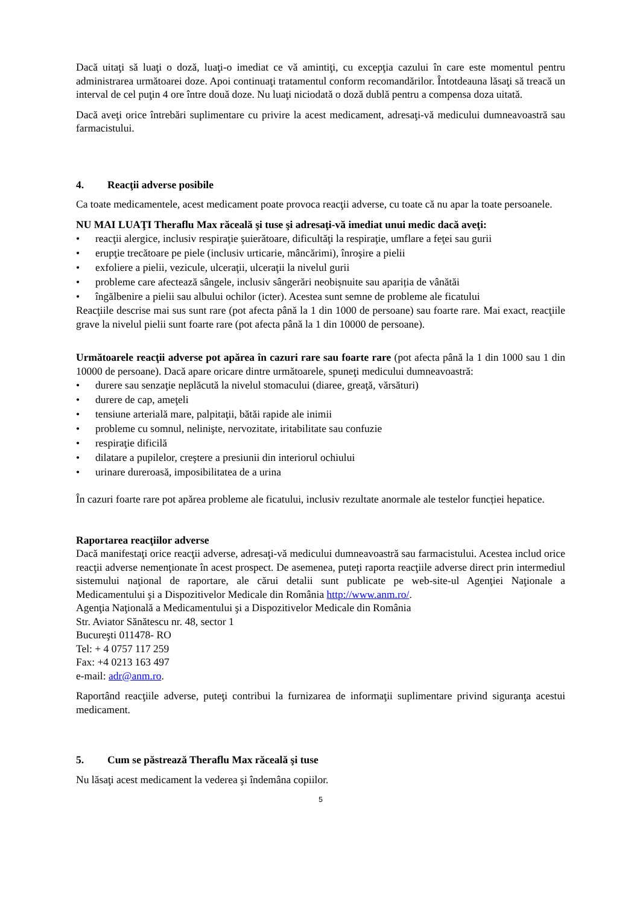Dacă uitaţi să luaţi o doză, luaţi-o imediat ce vă amintiţi, cu excepţia cazului în care este momentul pentru administrarea următoarei doze. Apoi continuaţi tratamentul conform recomandărilor. Întotdeauna lăsaţi să treacă un interval de cel puţin 4 ore între două doze. Nu luaţi niciodată o doză dublă pentru a compensa doza uitată.
Dacă aveţi orice întrebări suplimentare cu privire la acest medicament, adresaţi-vă medicului dumneavoastră sau farmacistului.
4. Reacţii adverse posibile
Ca toate medicamentele, acest medicament poate provoca reacţii adverse, cu toate că nu apar la toate persoanele.
NU MAI LUAŢI Theraflu Max răceală şi tuse şi adresaţi-vă imediat unui medic dacă aveţi:
reacţii alergice, inclusiv respiraţie şuierătoare, dificultăţi la respiraţie, umflare a feţei sau gurii
erupţie trecătoare pe piele (inclusiv urticarie, mâncărimi), înroşire a pielii
exfoliere a pielii, vezicule, ulceraţii, ulceraţii la nivelul gurii
probleme care afectează sângele, inclusiv sângerări neobișnuite sau apariția de vânătăi
îngălbenire a pielii sau albului ochilor (icter). Acestea sunt semne de probleme ale ficatului
Reacţiile descrise mai sus sunt rare (pot afecta până la 1 din 1000 de persoane) sau foarte rare. Mai exact, reacţiile grave la nivelul pielii sunt foarte rare (pot afecta până la 1 din 10000 de persoane).
Următoarele reacţii adverse pot apărea în cazuri rare sau foarte rare (pot afecta până la 1 din 1000 sau 1 din 10000 de persoane). Dacă apare oricare dintre următoarele, spuneţi medicului dumneavoastră:
durere sau senzaţie neplăcută la nivelul stomacului (diaree, greaţă, vărsături)
durere de cap, ameţeli
tensiune arterială mare, palpitaţii, bătăi rapide ale inimii
probleme cu somnul, nelinişte, nervozitate, iritabilitate sau confuzie
respiraţie dificilă
dilatare a pupilelor, creştere a presiunii din interiorul ochiului
urinare dureroasă, imposibilitatea de a urina
În cazuri foarte rare pot apărea probleme ale ficatului, inclusiv rezultate anormale ale testelor funcției hepatice.
Raportarea reacţiilor adverse
Dacă manifestaţi orice reacţii adverse, adresaţi-vă medicului dumneavoastră sau farmacistului. Acestea includ orice reacţii adverse nemenţionate în acest prospect. De asemenea, puteţi raporta reacţiile adverse direct prin intermediul sistemului naţional de raportare, ale cărui detalii sunt publicate pe web-site-ul Agenţiei Naţionale a Medicamentului şi a Dispozitivelor Medicale din România http://www.anm.ro/.
Agenţia Naţională a Medicamentului şi a Dispozitivelor Medicale din România
Str. Aviator Sănătescu nr. 48, sector 1
Bucureşti 011478- RO
Tel: + 4 0757 117 259
Fax: +4 0213 163 497
e-mail: adr@anm.ro.
Raportând reacţiile adverse, puteţi contribui la furnizarea de informaţii suplimentare privind siguranţa acestui medicament.
5. Cum se păstrează Theraflu Max răceală şi tuse
Nu lăsaţi acest medicament la vederea şi îndemâna copiilor.
5